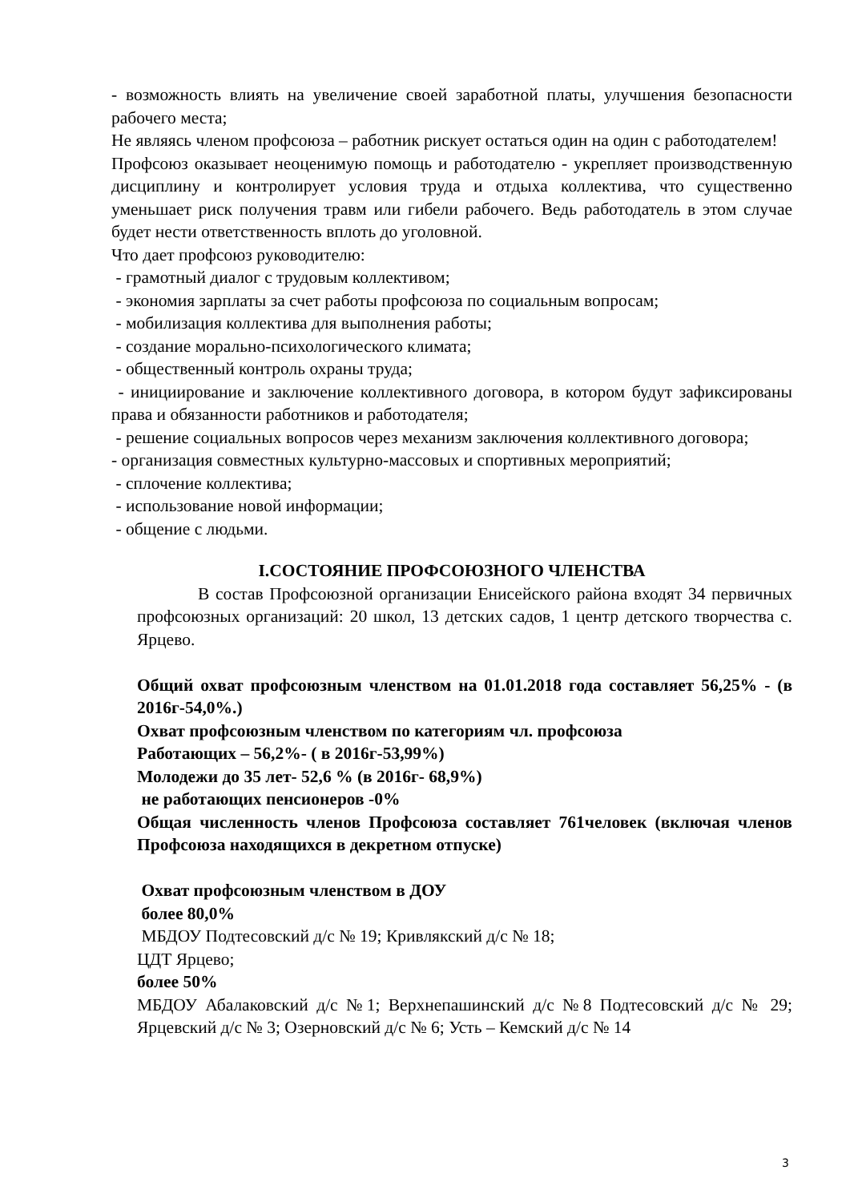- возможность влиять на увеличение своей заработной платы, улучшения безопасности рабочего места;
Не являясь членом профсоюза – работник рискует остаться один на один с работодателем!
Профсоюз оказывает неоценимую помощь и работодателю - укрепляет производственную дисциплину и контролирует условия труда и отдыха коллектива, что существенно уменьшает риск получения травм или гибели рабочего. Ведь работодатель в этом случае будет нести ответственность вплоть до уголовной.
Что дает профсоюз руководителю:
- грамотный диалог с трудовым коллективом;
- экономия зарплаты за счет работы профсоюза по социальным вопросам;
- мобилизация коллектива для выполнения работы;
- создание морально-психологического климата;
- общественный контроль охраны труда;
- инициирование и заключение коллективного договора, в котором будут зафиксированы права и обязанности работников и работодателя;
- решение социальных вопросов через механизм заключения коллективного договора;
- организация совместных культурно-массовых и спортивных мероприятий;
- сплочение коллектива;
- использование новой информации;
- общение с людьми.
I.СОСТОЯНИЕ ПРОФСОЮЗНОГО ЧЛЕНСТВА
В состав Профсоюзной организации Енисейского района входят 34 первичных профсоюзных организаций: 20 школ, 13 детских садов, 1 центр детского творчества с. Ярцево.
Общий охват профсоюзным членством на 01.01.2018 года составляет 56,25% - (в 2016г-54,0%.)
Охват профсоюзным членством по категориям чл. профсоюза
Работающих – 56,2%- ( в 2016г-53,99%)
Молодежи до 35 лет- 52,6 % (в 2016г- 68,9%)
не работающих пенсионеров -0%
Общая численность членов Профсоюза составляет 761человек (включая членов Профсоюза находящихся в декретном отпуске)
Охват профсоюзным членством в ДОУ
более 80,0%
МБДОУ Подтесовский д/с № 19; Кривлякский д/с № 18;
ЦДТ Ярцево;
более 50%
МБДОУ Абалаковский д/с №1; Верхнепашинский д/с №8 Подтесовский д/с № 29; Ярцевский д/с № 3; Озерновский д/с № 6; Усть – Кемский д/с № 14
3